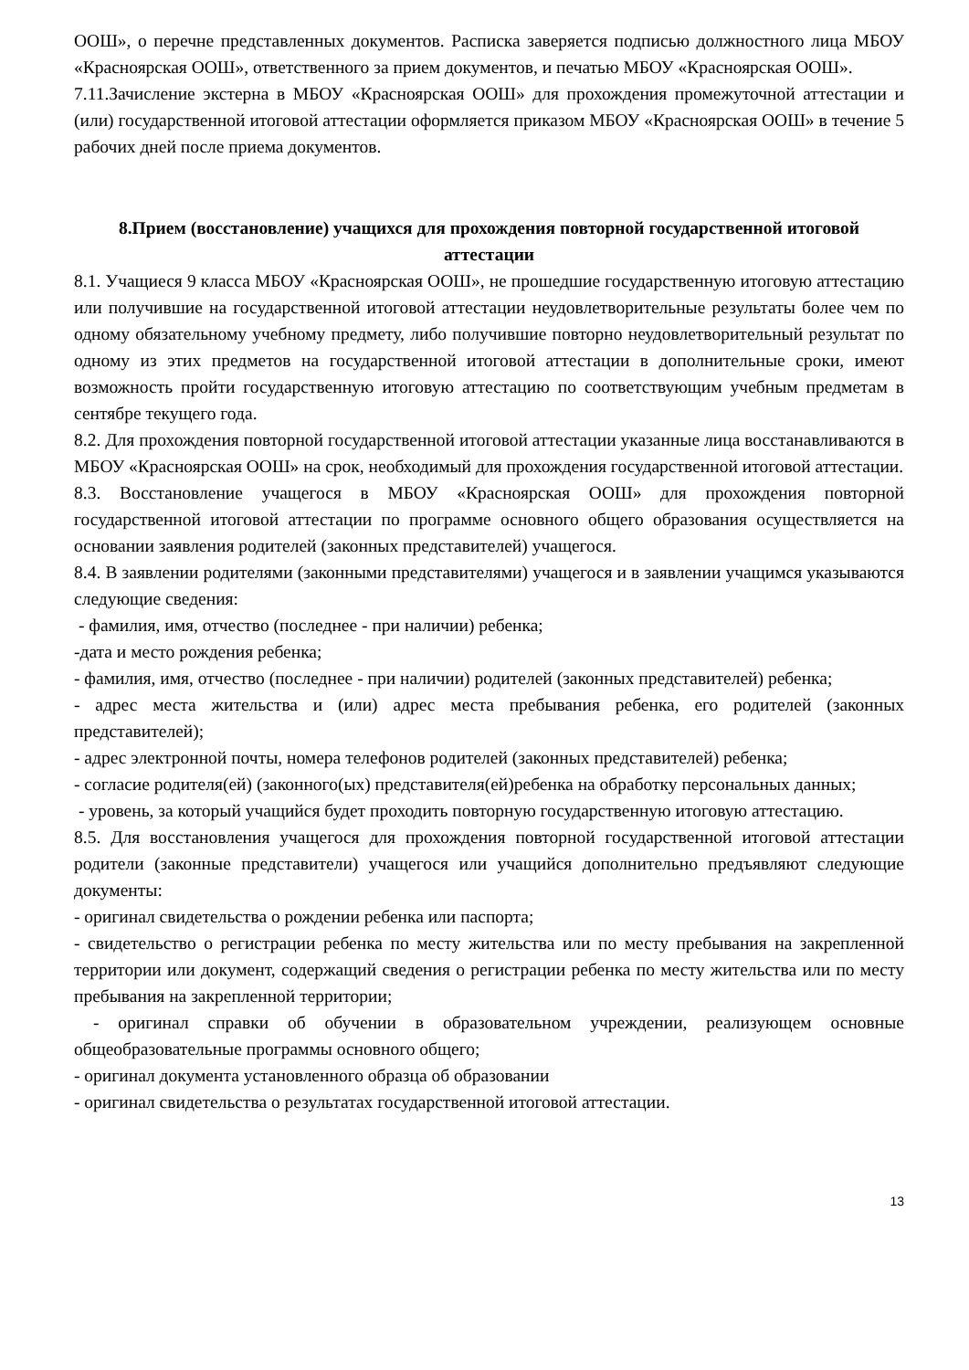ООШ», о перечне представленных документов. Расписка заверяется подписью должностного лица МБОУ «Красноярская ООШ», ответственного за прием документов, и печатью МБОУ «Красноярская ООШ».
7.11.Зачисление экстерна в МБОУ «Красноярская ООШ» для прохождения промежуточной аттестации и (или) государственной итоговой аттестации оформляется приказом МБОУ «Красноярская ООШ» в течение 5 рабочих дней после приема документов.
8.Прием (восстановление) учащихся для прохождения повторной государственной итоговой аттестации
8.1. Учащиеся 9 класса МБОУ «Красноярская ООШ», не прошедшие государственную итоговую аттестацию или получившие на государственной итоговой аттестации неудовлетворительные результаты более чем по одному обязательному учебному предмету, либо получившие повторно неудовлетворительный результат по одному из этих предметов на государственной итоговой аттестации в дополнительные сроки, имеют возможность пройти государственную итоговую аттестацию по соответствующим учебным предметам в сентябре текущего года.
8.2. Для прохождения повторной государственной итоговой аттестации указанные лица восстанавливаются в МБОУ «Красноярская ООШ» на срок, необходимый для прохождения государственной итоговой аттестации.
8.3. Восстановление учащегося в МБОУ «Красноярская ООШ» для прохождения повторной государственной итоговой аттестации по программе основного общего образования осуществляется на основании заявления родителей (законных представителей) учащегося.
8.4. В заявлении родителями (законными представителями) учащегося и в заявлении учащимся указываются следующие сведения:
- фамилия, имя, отчество (последнее - при наличии) ребенка;
-дата и место рождения ребенка;
- фамилия, имя, отчество (последнее - при наличии) родителей (законных представителей) ребенка;
- адрес места жительства и (или) адрес места пребывания ребенка, его родителей (законных представителей);
- адрес электронной почты, номера телефонов родителей (законных представителей) ребенка;
- согласие родителя(ей) (законного(ых) представителя(ей)ребенка на обработку персональных данных;
- уровень, за который учащийся будет проходить повторную государственную итоговую аттестацию.
8.5. Для восстановления учащегося для прохождения повторной государственной итоговой аттестации родители (законные представители) учащегося или учащийся дополнительно предъявляют следующие документы:
- оригинал свидетельства о рождении ребенка или паспорта;
- свидетельство о регистрации ребенка по месту жительства или по месту пребывания на закрепленной территории или документ, содержащий сведения о регистрации ребенка по месту жительства или по месту пребывания на закрепленной территории;
- оригинал справки об обучении в образовательном учреждении, реализующем основные общеобразовательные программы основного общего;
- оригинал документа установленного образца об образовании
- оригинал свидетельства о результатах государственной итоговой аттестации.
13